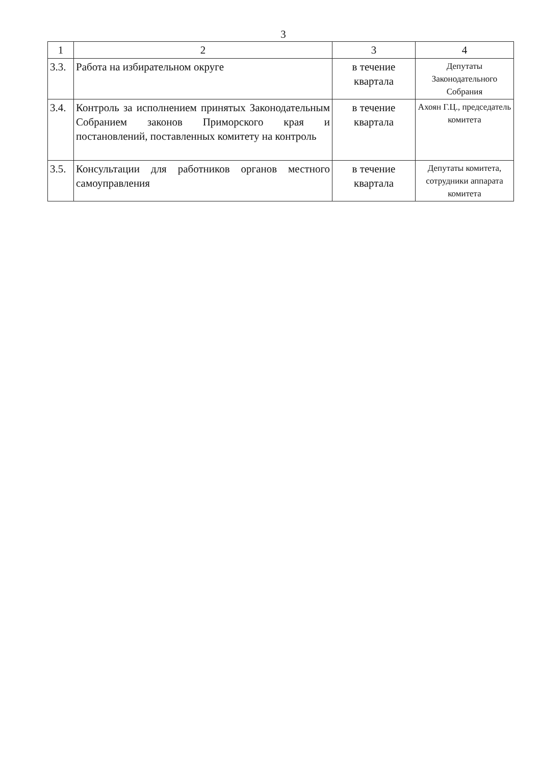3
| 1 | 2 | 3 | 4 |
| 3.3. | Работа на избирательном округе | в течение квартала | Депутаты Законодательного Собрания |
| 3.4. | Контроль за исполнением принятых Законодательным Собранием законов Приморского края и постановлений, поставленных комитету на контроль | в течение квартала | Ахоян Г.Ц., председатель комитета |
| 3.5. | Консультации для работников органов местного самоуправления | в течение квартала | Депутаты комитета, сотрудники аппарата комитета |